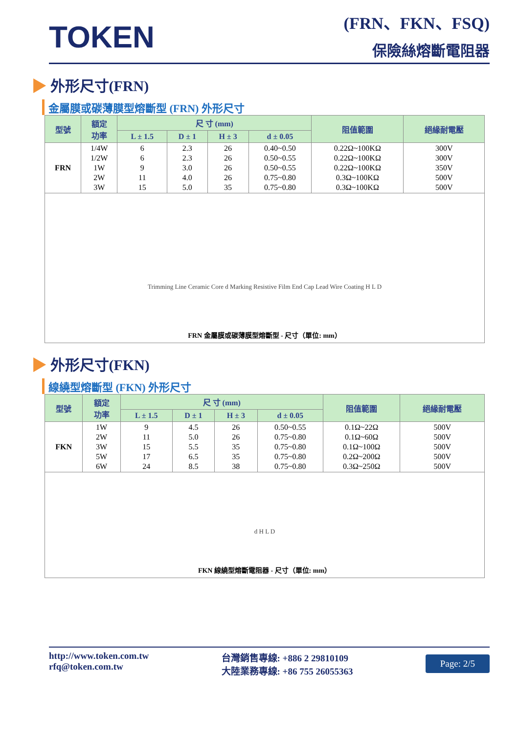TOKEN
(FRN、FKN、FSQ)
保險絲熔斷電阻器
▶ 外形尺寸(FRN)
金屬膜或碳薄膜型熔斷型 (FRN) 外形尺寸
| 型號 | 額定 功率 | 尺 寸 (mm) | | | | 阻值範圍 | 絕緣耐電壓 |
| --- | --- | --- | --- | --- | --- | --- | --- |
| | | L ± 1.5 | D ± 1 | H ± 3 | d ± 0.05 | | |
| FRN | 1/4W 1/2W 1W 2W 3W | 6 6 9 11 15 | 2.3 2.3 3.0 4.0 5.0 | 26 26 26 26 35 | 0.40~0.50 0.50~0.55 0.50~0.55 0.75~0.80 0.75~0.80 | 0.22Ω~100KΩ 0.22Ω~100KΩ 0.22Ω~100KΩ 0.3Ω~100KΩ 0.3Ω~100KΩ | 300V 300V 350V 500V 500V |
| Trimming Line Ceramic Core d Marking Resistive Film End Cap Lead Wire Coating H L D FRN 金屬膜或碳薄膜型熔斷型 - 尺寸（單位: mm） | | | | | | | |
▶ 外形尺寸(FKN)
線繞型熔斷型 (FKN) 外形尺寸
| 型號 | 額定 功率 | 尺 寸 (mm) | | | | 阻值範圍 | 絕緣耐電壓 |
| --- | --- | --- | --- | --- | --- | --- | --- |
| | | L ± 1.5 | D ± 1 | H ± 3 | d ± 0.05 | | |
| FKN | 1W 2W 3W 5W 6W | 9 11 15 17 24 | 4.5 5.0 5.5 6.5 8.5 | 26 26 35 35 38 | 0.50~0.55 0.75~0.80 0.75~0.80 0.75~0.80 0.75~0.80 | 0.1Ω~22Ω 0.1Ω~60Ω 0.1Ω~100Ω 0.2Ω~200Ω 0.3Ω~250Ω | 500V 500V 500V 500V 500V |
| d H L D FKN 線繞型熔斷電阻器 - 尺寸（單位: mm） | | | | | | | |
http://www.token.com.tw
rfq@token.com.tw
台灣銷售專線: +886 2 29810109
大陸業務專線: +86 755 26055363
Page: 2/5